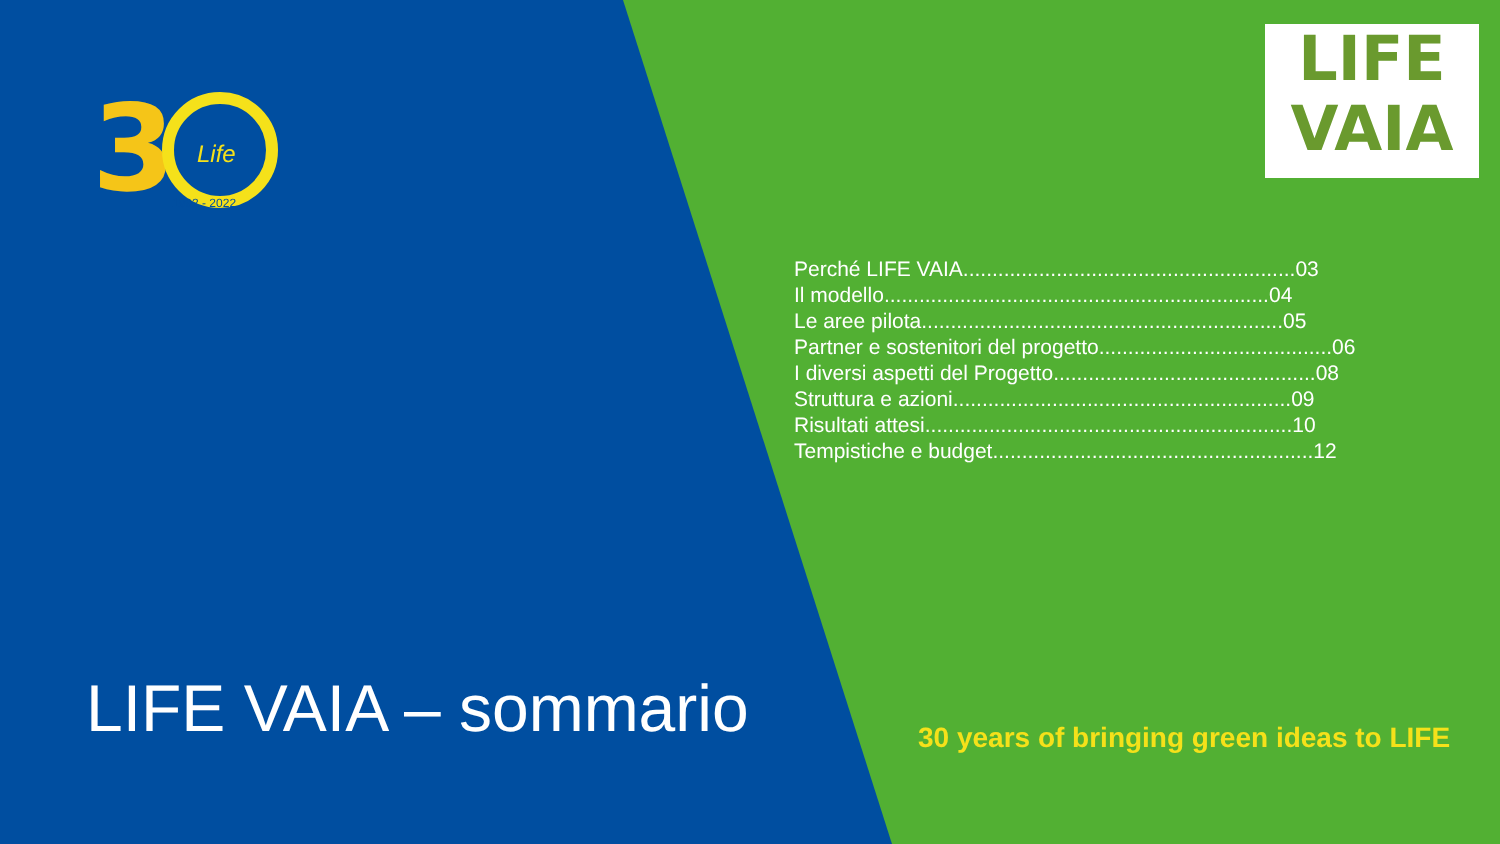3
Life
1992 - 2022
LIFE
VAIA
Perché LIFE VAIA.........................................................03
Il modello..................................................................04
Le aree pilota..............................................................05
Partner e sostenitori del progetto........................................06
I diversi aspetti del Progetto.............................................08
Struttura e azioni..........................................................09
Risultati attesi...............................................................10
Tempistiche e budget.......................................................12
LIFE VAIA – sommario
30 years of bringing green ideas to LIFE